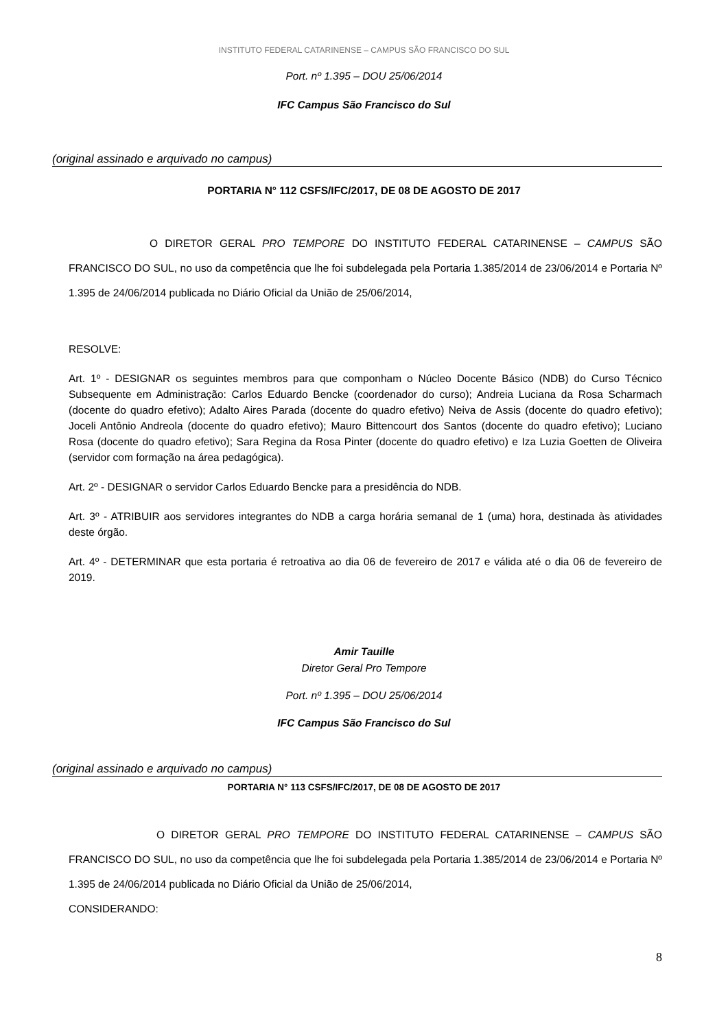INSTITUTO FEDERAL CATARINENSE – CAMPUS SÃO FRANCISCO DO SUL
Port. nº 1.395 – DOU 25/06/2014
IFC Campus São Francisco do Sul
(original assinado e arquivado no campus)
PORTARIA N° 112 CSFS/IFC/2017, DE 08 DE AGOSTO DE 2017
O DIRETOR GERAL PRO TEMPORE DO INSTITUTO FEDERAL CATARINENSE – CAMPUS SÃO FRANCISCO DO SUL, no uso da competência que lhe foi subdelegada pela Portaria 1.385/2014 de 23/06/2014 e Portaria Nº 1.395 de 24/06/2014 publicada no Diário Oficial da União de 25/06/2014,
RESOLVE:
Art. 1º - DESIGNAR os seguintes membros para que componham o Núcleo Docente Básico (NDB) do Curso Técnico Subsequente em Administração: Carlos Eduardo Bencke (coordenador do curso); Andreia Luciana da Rosa Scharmach (docente do quadro efetivo); Adalto Aires Parada (docente do quadro efetivo) Neiva de Assis (docente do quadro efetivo); Joceli Antônio Andreola (docente do quadro efetivo); Mauro Bittencourt dos Santos (docente do quadro efetivo); Luciano Rosa (docente do quadro efetivo); Sara Regina da Rosa Pinter (docente do quadro efetivo) e Iza Luzia Goetten de Oliveira (servidor com formação na área pedagógica).
Art. 2º - DESIGNAR o servidor Carlos Eduardo Bencke para a presidência do NDB.
Art. 3º - ATRIBUIR aos servidores integrantes do NDB a carga horária semanal de 1 (uma) hora, destinada às atividades deste órgão.
Art. 4º - DETERMINAR que esta portaria é retroativa ao dia 06 de fevereiro de 2017 e válida até o dia 06 de fevereiro de 2019.
Amir Tauille
Diretor Geral Pro Tempore
Port. nº 1.395 – DOU 25/06/2014
IFC Campus São Francisco do Sul
(original assinado e arquivado no campus)
PORTARIA N° 113 CSFS/IFC/2017, DE 08 DE AGOSTO DE 2017
O DIRETOR GERAL PRO TEMPORE DO INSTITUTO FEDERAL CATARINENSE – CAMPUS SÃO FRANCISCO DO SUL, no uso da competência que lhe foi subdelegada pela Portaria 1.385/2014 de 23/06/2014 e Portaria Nº 1.395 de 24/06/2014 publicada no Diário Oficial da União de 25/06/2014,
CONSIDERANDO:
8